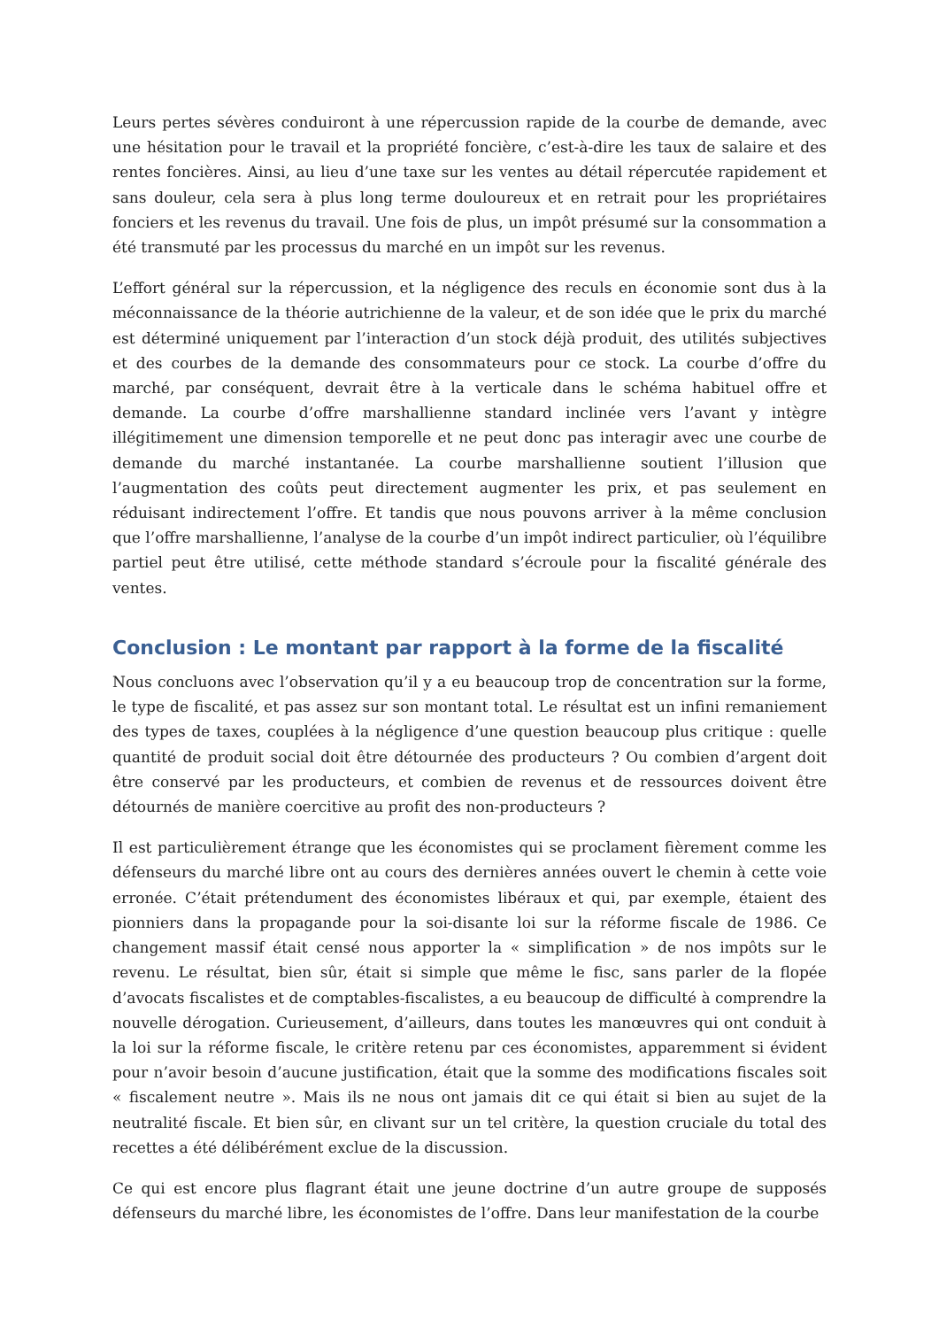Leurs pertes sévères conduiront à une répercussion rapide de la courbe de demande, avec une hésitation pour le travail et la propriété foncière, c’est-à-dire les taux de salaire et des rentes foncières. Ainsi, au lieu d’une taxe sur les ventes au détail répercutée rapidement et sans douleur, cela sera à plus long terme douloureux et en retrait pour les propriétaires fonciers et les revenus du travail. Une fois de plus, un impôt présumé sur la consommation a été transmuté par les processus du marché en un impôt sur les revenus.
L’effort général sur la répercussion, et la négligence des reculs en économie sont dus à la méconnaissance de la théorie autrichienne de la valeur, et de son idée que le prix du marché est déterminé uniquement par l’interaction d’un stock déjà produit, des utilités subjectives et des courbes de la demande des consommateurs pour ce stock. La courbe d’offre du marché, par conséquent, devrait être à la verticale dans le schéma habituel offre et demande. La courbe d’offre marshallienne standard inclinée vers l’avant y intègre illégitimement une dimension temporelle et ne peut donc pas interagir avec une courbe de demande du marché instantanée. La courbe marshallienne soutient l’illusion que l’augmentation des coûts peut directement augmenter les prix, et pas seulement en réduisant indirectement l’offre. Et tandis que nous pouvons arriver à la même conclusion que l’offre marshallienne, l’analyse de la courbe d’un impôt indirect particulier, où l’équilibre partiel peut être utilisé, cette méthode standard s’écroule pour la fiscalité générale des ventes.
Conclusion : Le montant par rapport à la forme de la fiscalité
Nous concluons avec l’observation qu’il y a eu beaucoup trop de concentration sur la forme, le type de fiscalité, et pas assez sur son montant total. Le résultat est un infini remaniement des types de taxes, couplées à la négligence d’une question beaucoup plus critique : quelle quantité de produit social doit être détournée des producteurs ? Ou combien d’argent doit être conservé par les producteurs, et combien de revenus et de ressources doivent être détournés de manière coercitive au profit des non-producteurs ?
Il est particulièrement étrange que les économistes qui se proclament fièrement comme les défenseurs du marché libre ont au cours des dernières années ouvert le chemin à cette voie erronée. C’était prétendument des économistes libéraux et qui, par exemple, étaient des pionniers dans la propagande pour la soi-disante loi sur la réforme fiscale de 1986. Ce changement massif était censé nous apporter la « simplification » de nos impôts sur le revenu. Le résultat, bien sûr, était si simple que même le fisc, sans parler de la flopée d’avocats fiscalistes et de comptables-fiscalistes, a eu beaucoup de difficulté à comprendre la nouvelle dérogation. Curieusement, d’ailleurs, dans toutes les manœuvres qui ont conduit à la loi sur la réforme fiscale, le critère retenu par ces économistes, apparemment si évident pour n’avoir besoin d’aucune justification, était que la somme des modifications fiscales soit « fiscalement neutre ». Mais ils ne nous ont jamais dit ce qui était si bien au sujet de la neutralité fiscale. Et bien sûr, en clivant sur un tel critère, la question cruciale du total des recettes a été délibérément exclue de la discussion.
Ce qui est encore plus flagrant était une jeune doctrine d’un autre groupe de supposés défenseurs du marché libre, les économistes de l’offre. Dans leur manifestation de la courbe